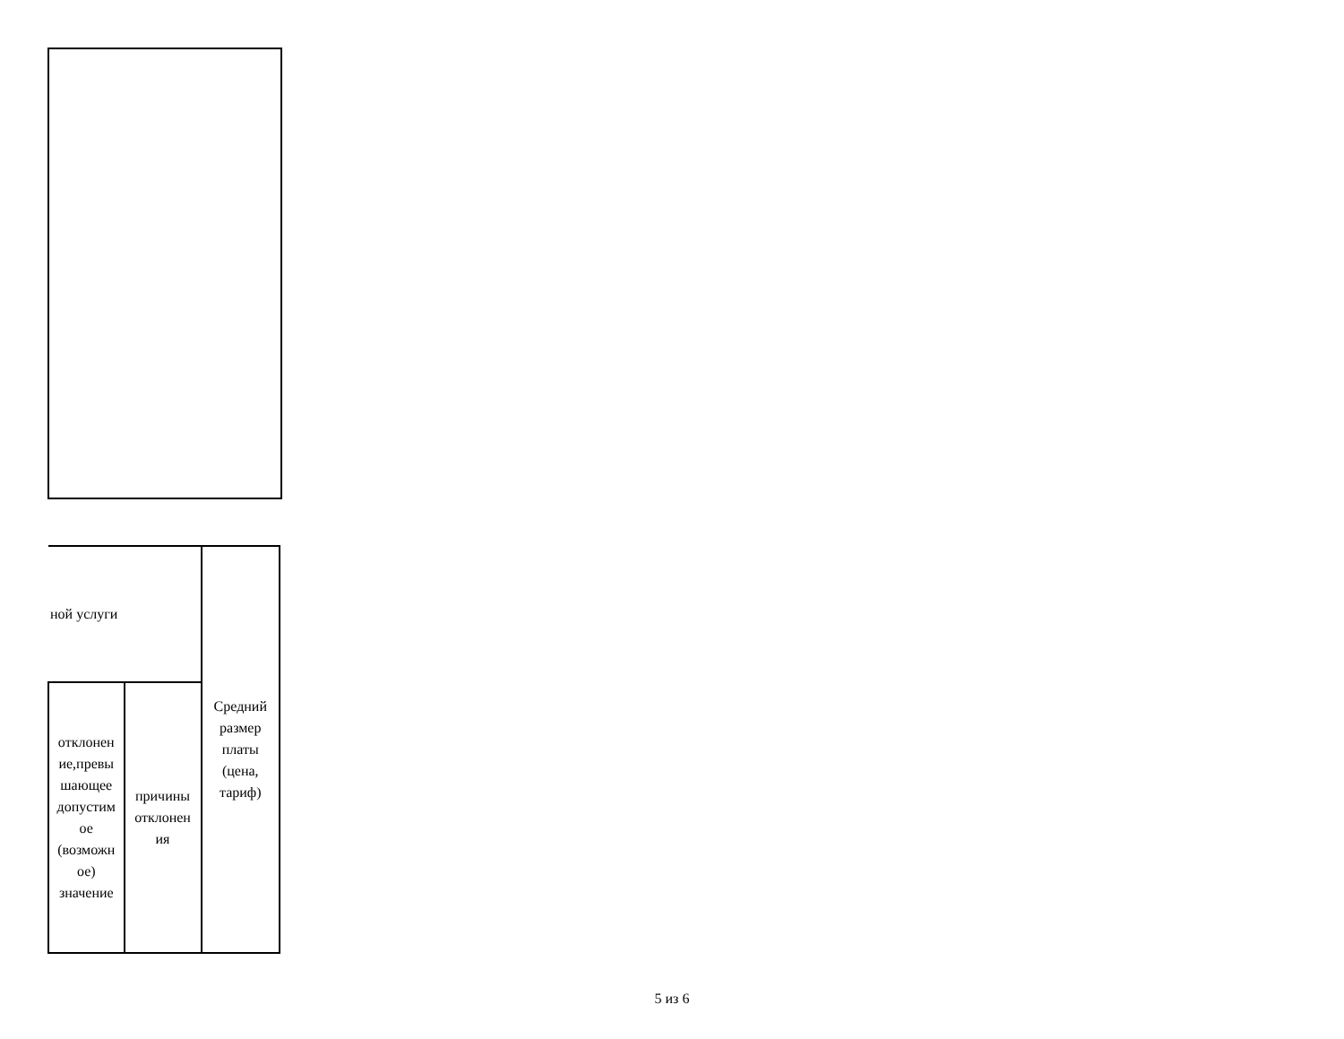| ной услуги | | Средний размер платы (цена, тариф) |
| отклонен ие,превы шающее допустим ое (возможн ое) значение | причины отклонен ия | |
5 из 6